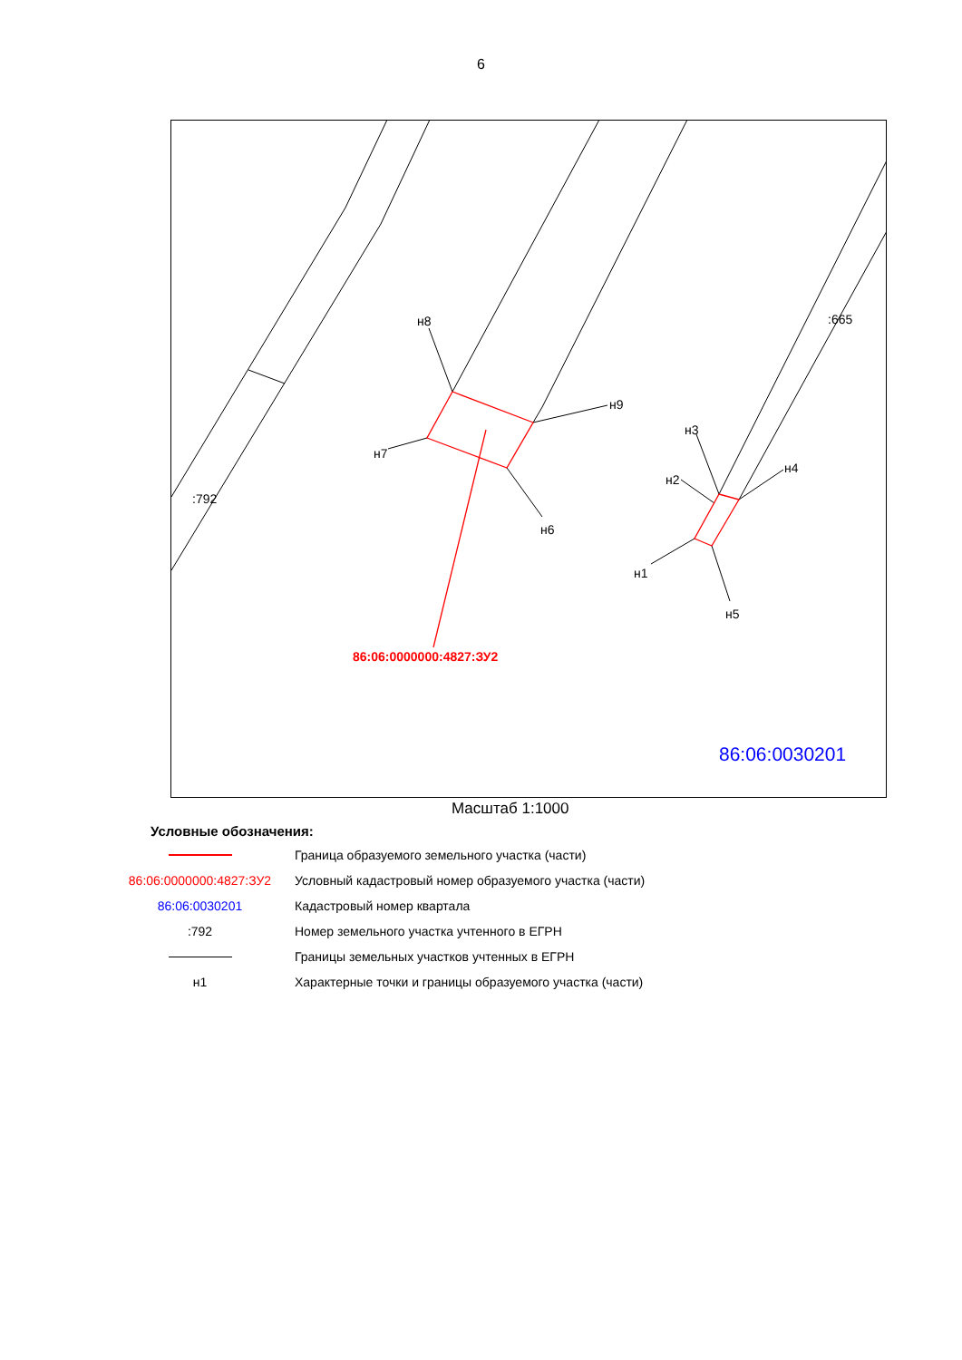6
н8
н9
н7
н6
н3
н2
н4
н1
н5
:792
:665
86:06:0000000:4827:ЗУ2
86:06:0030201
Масштаб 1:1000
Условные обозначения:
| | Граница образуемого земельного участка (части) |
| 86:06:0000000:4827:ЗУ2 | Условный кадастровый номер образуемого участка (части) |
| 86:06:0030201 | Кадастровый номер квартала |
| :792 | Номер земельного участка учтенного в ЕГРН |
| | Границы земельных участков учтенных в ЕГРН |
| н1 | Характерные точки и границы образуемого участка (части) |